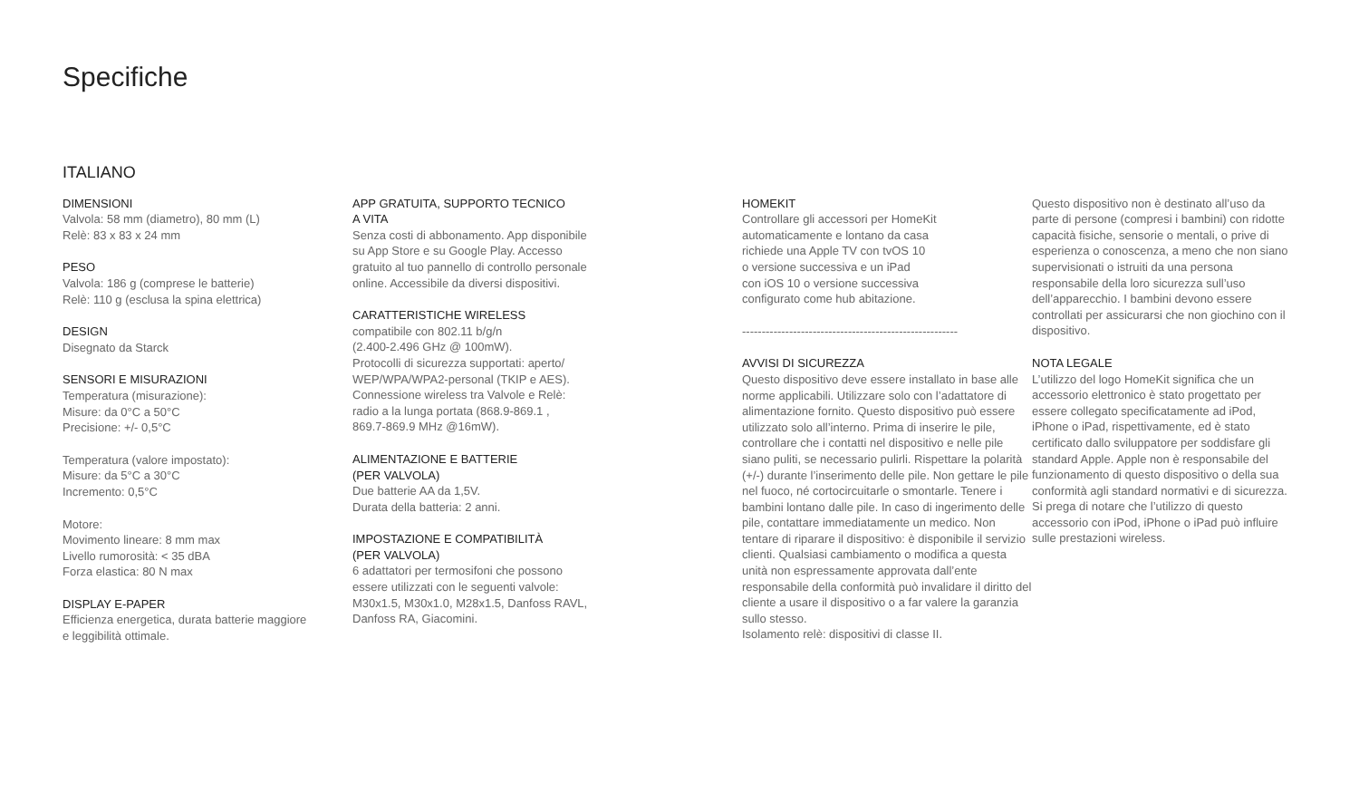Specifiche
ITALIANO
DIMENSIONI
Valvola: 58 mm (diametro), 80 mm (L)
Relè: 83 x 83 x 24 mm
PESO
Valvola: 186 g (comprese le batterie)
Relè: 110 g (esclusa la spina elettrica)
DESIGN
Disegnato da Starck
SENSORI E MISURAZIONI
Temperatura (misurazione):
Misure: da 0°C a 50°C
Precisione: +/- 0,5°C
Temperatura (valore impostato):
Misure: da 5°C a 30°C
Incremento: 0,5°C
Motore:
Movimento lineare: 8 mm max
Livello rumorosità: < 35 dBA
Forza elastica: 80 N max
DISPLAY E-PAPER
Efficienza energetica, durata batterie maggiore
e leggibilità ottimale.
APP GRATUITA, SUPPORTO TECNICO
A VITA
Senza costi di abbonamento. App disponibile
su App Store e su Google Play. Accesso
gratuito al tuo pannello di controllo personale
online. Accessibile da diversi dispositivi.
CARATTERISTICHE WIRELESS
compatibile con 802.11 b/g/n
(2.400-2.496 GHz @ 100mW).
Protocolli di sicurezza supportati: aperto/
WEP/WPA/WPA2-personal (TKIP e AES).
Connessione wireless tra Valvole e Relè:
radio a la lunga portata (868.9-869.1 ,
869.7-869.9 MHz @16mW).
ALIMENTAZIONE E BATTERIE
(PER VALVOLA)
Due batterie AA da 1,5V.
Durata della batteria: 2 anni.
IMPOSTAZIONE E COMPATIBILITÀ
(PER VALVOLA)
6 adattatori per termosifoni che possono
essere utilizzati con le seguenti valvole:
M30x1.5, M30x1.0, M28x1.5, Danfoss RAVL,
Danfoss RA, Giacomini.
HOMEKIT
Controllare gli accessori per HomeKit
automaticamente e lontano da casa
richiede una Apple TV con tvOS 10
o versione successiva e un iPad
con iOS 10 o versione successiva
configurato come hub abitazione.
-------------------------------------------------------
AVVISI DI SICUREZZA
Questo dispositivo deve essere installato in base alle norme applicabili. Utilizzare solo con l’adattatore di alimentazione fornito. Questo dispositivo può essere utilizzato solo all’interno. Prima di inserire le pile, controllare che i contatti nel dispositivo e nelle pile siano puliti, se necessario pulirli. Rispettare la polarità (+/-) durante l’inserimento delle pile. Non gettare le pile nel fuoco, né cortocircuitarle o smontarle. Tenere i bambini lontano dalle pile. In caso di ingerimento delle pile, contattare immediatamente un medico. Non tentare di riparare il dispositivo: è disponibile il servizio clienti. Qualsiasi cambiamento o modifica a questa unità non espressamente approvata dall’ente responsabile della conformità può invalidare il diritto del cliente a usare il dispositivo o a far valere la garanzia sullo stesso.
Isolamento relè: dispositivi di classe II.
Questo dispositivo non è destinato all’uso da parte di persone (compresi i bambini) con ridotte capacità fisiche, sensorie o mentali, o prive di esperienza o conoscenza, a meno che non siano supervisionati o istruiti da una persona responsabile della loro sicurezza sull’uso dell’apparecchio. I bambini devono essere controllati per assicurarsi che non giochino con il dispositivo.
NOTA LEGALE
L’utilizzo del logo HomeKit significa che un accessorio elettronico è stato progettato per essere collegato specificatamente ad iPod, iPhone o iPad, rispettivamente, ed è stato certificato dallo sviluppatore per soddisfare gli standard Apple. Apple non è responsabile del funzionamento di questo dispositivo o della sua conformità agli standard normativi e di sicurezza. Si prega di notare che l’utilizzo di questo accessorio con iPod, iPhone o iPad può influire sulle prestazioni wireless.